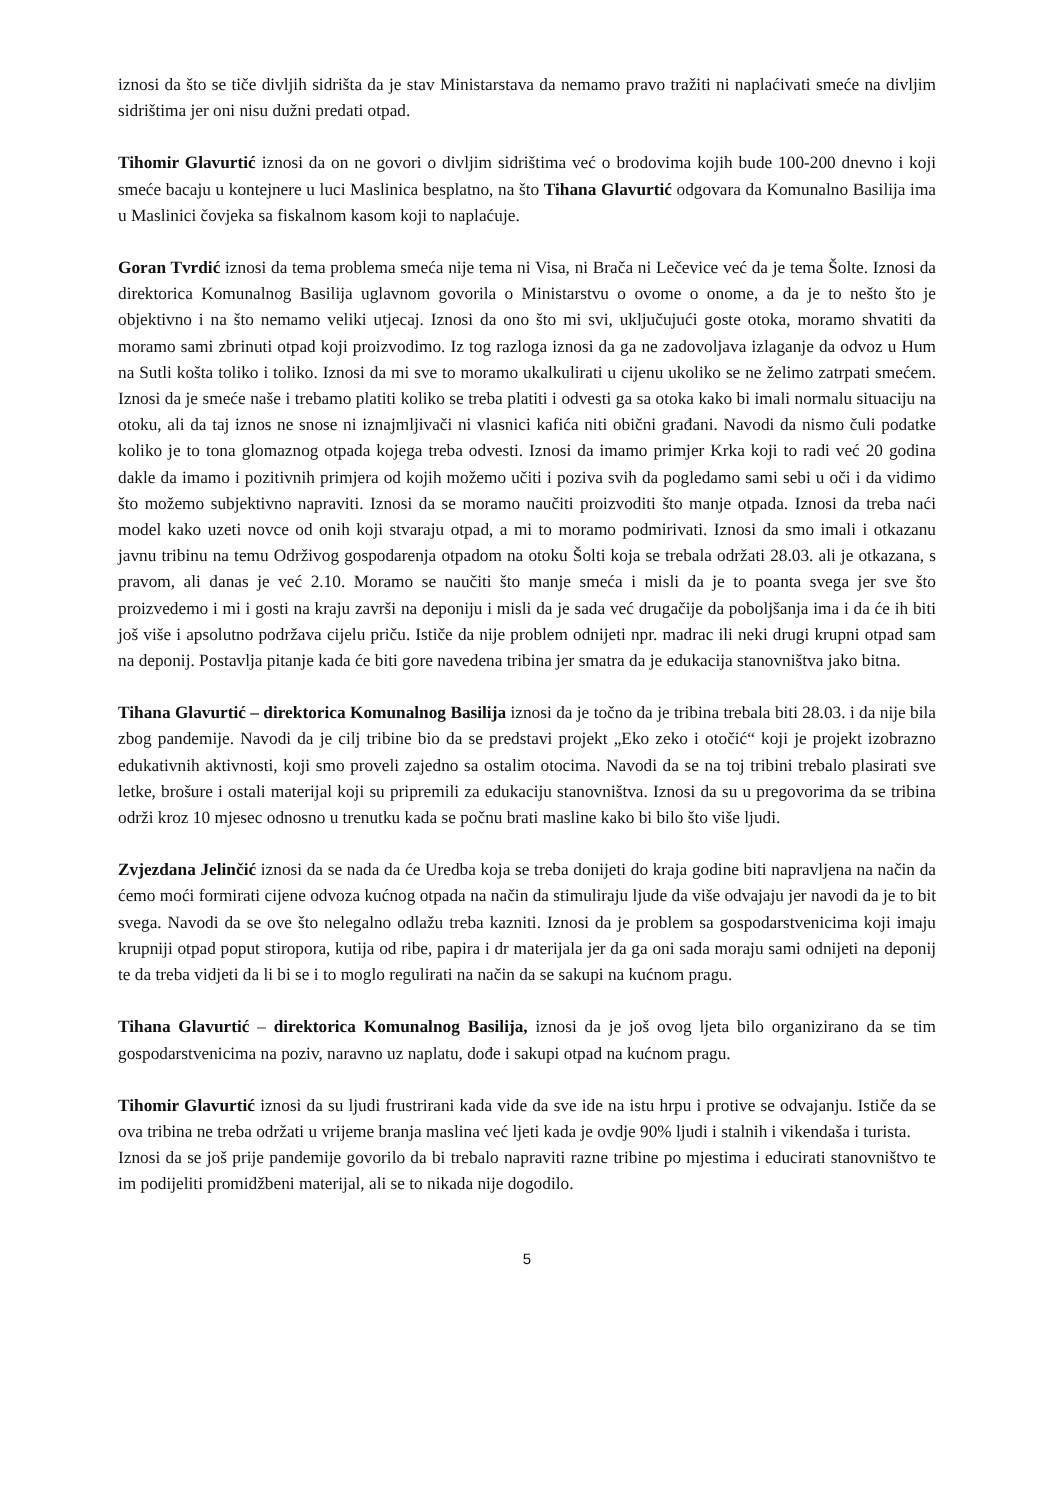iznosi da što se tiče divljih sidrišta da je stav Ministarstava da nemamo pravo tražiti ni naplaćivati smeće na divljim sidrištima jer oni nisu dužni predati otpad.
Tihomir Glavurtić iznosi da on ne govori o divljim sidrištima već o brodovima kojih bude 100-200 dnevno i koji smeće bacaju u kontejnere u luci Maslinica besplatno, na što Tihana Glavurtić odgovara da Komunalno Basilija ima u Maslinici čovjeka sa fiskalnom kasom koji to naplaćuje.
Goran Tvrdić iznosi da tema problema smeća nije tema ni Visa, ni Brača ni Lečevice već da je tema Šolte. Iznosi da direktorica Komunalnog Basilija uglavnom govorila o Ministarstvu o ovome o onome, a da je to nešto što je objektivno i na što nemamo veliki utjecaj. Iznosi da ono što mi svi, uključujući goste otoka, moramo shvatiti da moramo sami zbrinuti otpad koji proizvodimo. Iz tog razloga iznosi da ga ne zadovoljava izlaganje da odvoz u Hum na Sutli košta toliko i toliko. Iznosi da mi sve to moramo ukalkulirati u cijenu ukoliko se ne želimo zatrpati smećem. Iznosi da je smeće naše i trebamo platiti koliko se treba platiti i odvesti ga sa otoka kako bi imali normalu situaciju na otoku, ali da taj iznos ne snose ni iznajmljivači ni vlasnici kafića niti obični građani. Navodi da nismo čuli podatke koliko je to tona glomaznog otpada kojega treba odvesti. Iznosi da imamo primjer Krka koji to radi već 20 godina dakle da imamo i pozitivnih primjera od kojih možemo učiti i poziva svih da pogledamo sami sebi u oči i da vidimo što možemo subjektivno napraviti. Iznosi da se moramo naučiti proizvoditi što manje otpada. Iznosi da treba naći model kako uzeti novce od onih koji stvaraju otpad, a mi to moramo podmirivati. Iznosi da smo imali i otkazanu javnu tribinu na temu Održivog gospodarenja otpadom na otoku Šolti koja se trebala održati 28.03. ali je otkazana, s pravom, ali danas je već 2.10. Moramo se naučiti što manje smeća i misli da je to poanta svega jer sve što proizvedemo i mi i gosti na kraju završi na deponiju i misli da je sada već drugačije da poboljšanja ima i da će ih biti još više i apsolutno podržava cijelu priču. Ističe da nije problem odnijeti npr. madrac ili neki drugi krupni otpad sam na deponij. Postavlja pitanje kada će biti gore navedena tribina jer smatra da je edukacija stanovništva jako bitna.
Tihana Glavurtić – direktorica Komunalnog Basilija iznosi da je točno da je tribina trebala biti 28.03. i da nije bila zbog pandemije. Navodi da je cilj tribine bio da se predstavi projekt „Eko zeko i otočić“ koji je projekt izobrazno edukativnih aktivnosti, koji smo proveli zajedno sa ostalim otocima. Navodi da se na toj tribini trebalo plasirati sve letke, brošure i ostali materijal koji su pripremili za edukaciju stanovništva. Iznosi da su u pregovorima da se tribina održi kroz 10 mjesec odnosno u trenutku kada se počnu brati masline kako bi bilo što više ljudi.
Zvjezdana Jelinčić iznosi da se nada da će Uredba koja se treba donijeti do kraja godine biti napravljena na način da ćemo moći formirati cijene odvoza kućnog otpada na način da stimuliraju ljude da više odvajaju jer navodi da je to bit svega. Navodi da se ove što nelegalno odlažu treba kazniti. Iznosi da je problem sa gospodarstvenicima koji imaju krupniji otpad poput stiropora, kutija od ribe, papira i dr materijala jer da ga oni sada moraju sami odnijeti na deponij te da treba vidjeti da li bi se i to moglo regulirati na način da se sakupi na kućnom pragu.
Tihana Glavurtić – direktorica Komunalnog Basilija, iznosi da je još ovog ljeta bilo organizirano da se tim gospodarstvenicima na poziv, naravno uz naplatu, dođe i sakupi otpad na kućnom pragu.
Tihomir Glavurtić iznosi da su ljudi frustrirani kada vide da sve ide na istu hrpu i protive se odvajanju. Ističe da se ova tribina ne treba održati u vrijeme branja maslina već ljeti kada je ovdje 90% ljudi i stalnih i vikendaša i turista.
Iznosi da se još prije pandemije govorilo da bi trebalo napraviti razne tribine po mjestima i educirati stanovništvo te im podijeliti promidžbeni materijal, ali se to nikada nije dogodilo.
5